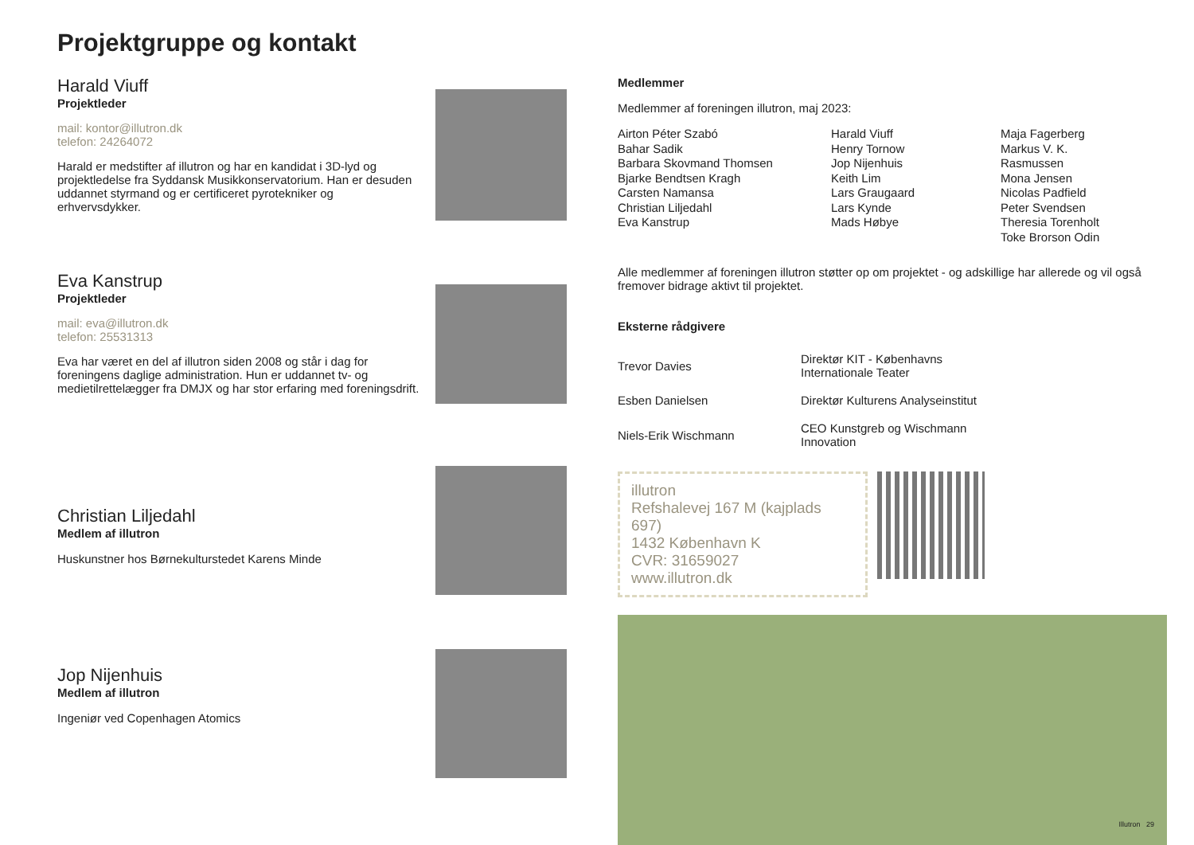Projektgruppe og kontakt
Harald Viuff
Projektleder
mail: kontor@illutron.dk
telefon: 24264072
Harald er medstifter af illutron og har en kandidat i 3D-lyd og projektledelse fra Syddansk Musikkonservatorium. Han er desuden uddannet styrmand og er certificeret pyrotekniker og erhvervsdykker.
Eva Kanstrup
Projektleder
mail: eva@illutron.dk
telefon: 25531313
Eva har været en del af illutron siden 2008 og står i dag for foreningens daglige administration. Hun er uddannet tv- og medietilrettelægger fra DMJX og har stor erfaring med foreningsdrift.
Christian Liljedahl
Medlem af illutron
Huskunstner hos Børnekulturstedet Karens Minde
Jop Nijenhuis
Medlem af illutron
Ingeniør ved Copenhagen Atomics
Medlemmer
Medlemmer af foreningen illutron, maj 2023:
Airton Péter Szabó
Bahar Sadik
Barbara Skovmand Thomsen
Bjarke Bendtsen Kragh
Carsten Namansa
Christian Liljedahl
Eva Kanstrup
Harald Viuff
Henry Tornow
Jop Nijenhuis
Keith Lim
Lars Graugaard
Lars Kynde
Mads Høbye
Maja Fagerberg
Markus V. K.
Rasmussen
Mona Jensen
Nicolas Padfield
Peter Svendsen
Theresia Torenholt
Toke Brorson Odin
Alle medlemmer af foreningen illutron støtter op om projektet - og adskillige har allerede og vil også fremover bidrage aktivt til projektet.
Eksterne rådgivere
| Trevor Davies | Direktør KIT - Københavns Internationale Teater |
| Esben Danielsen | Direktør Kulturens Analyseinstitut |
| Niels-Erik Wischmann | CEO Kunstgreb og Wischmann Innovation |
illutron
Refshalevej 167 M (kajplads 697)
1432 København K
CVR: 31659027
www.illutron.dk
Illutron 29